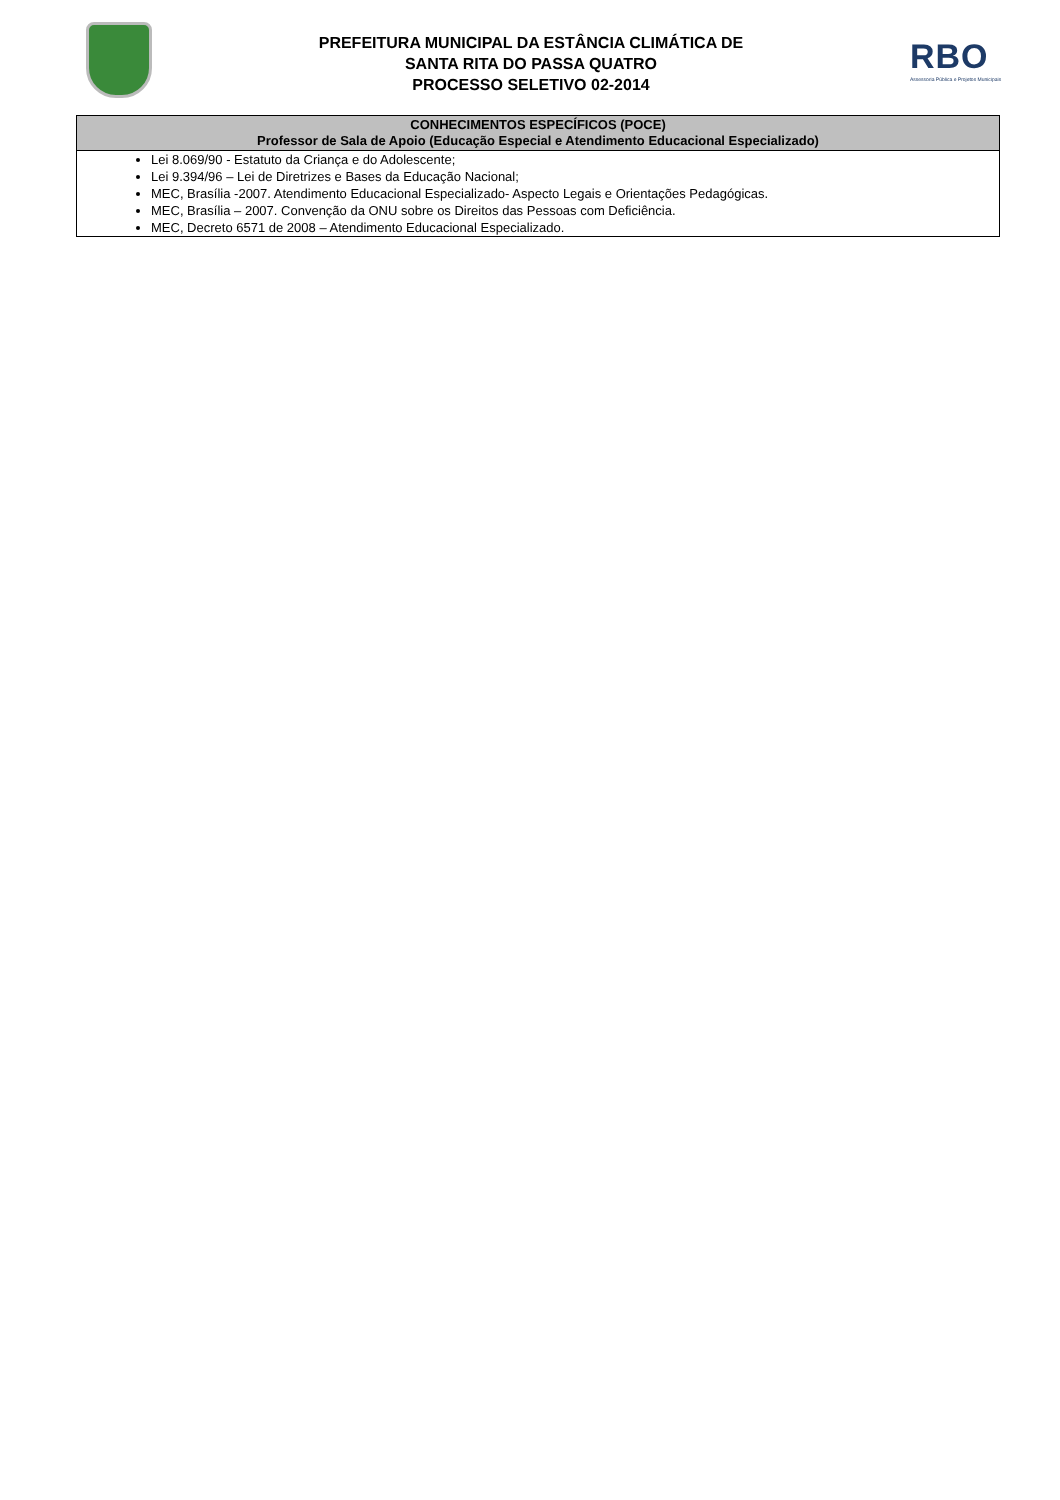PREFEITURA MUNICIPAL DA ESTÂNCIA CLIMÁTICA DE
SANTA RITA DO PASSA QUATRO
PROCESSO SELETIVO 02-2014
RBO
Assessoria Pública e Projetos Municipais
| CONHECIMENTOS ESPECÍFICOS (POCE) Professor de Sala de Apoio (Educação Especial e Atendimento Educacional Especializado) |
| --- |
| Lei 8.069/90 - Estatuto da Criança e do Adolescente; Lei 9.394/96 – Lei de Diretrizes e Bases da Educação Nacional; MEC, Brasília -2007. Atendimento Educacional Especializado- Aspecto Legais e Orientações Pedagógicas. MEC, Brasília – 2007. Convenção da ONU sobre os Direitos das Pessoas com Deficiência. MEC, Decreto 6571 de 2008 – Atendimento Educacional Especializado. |